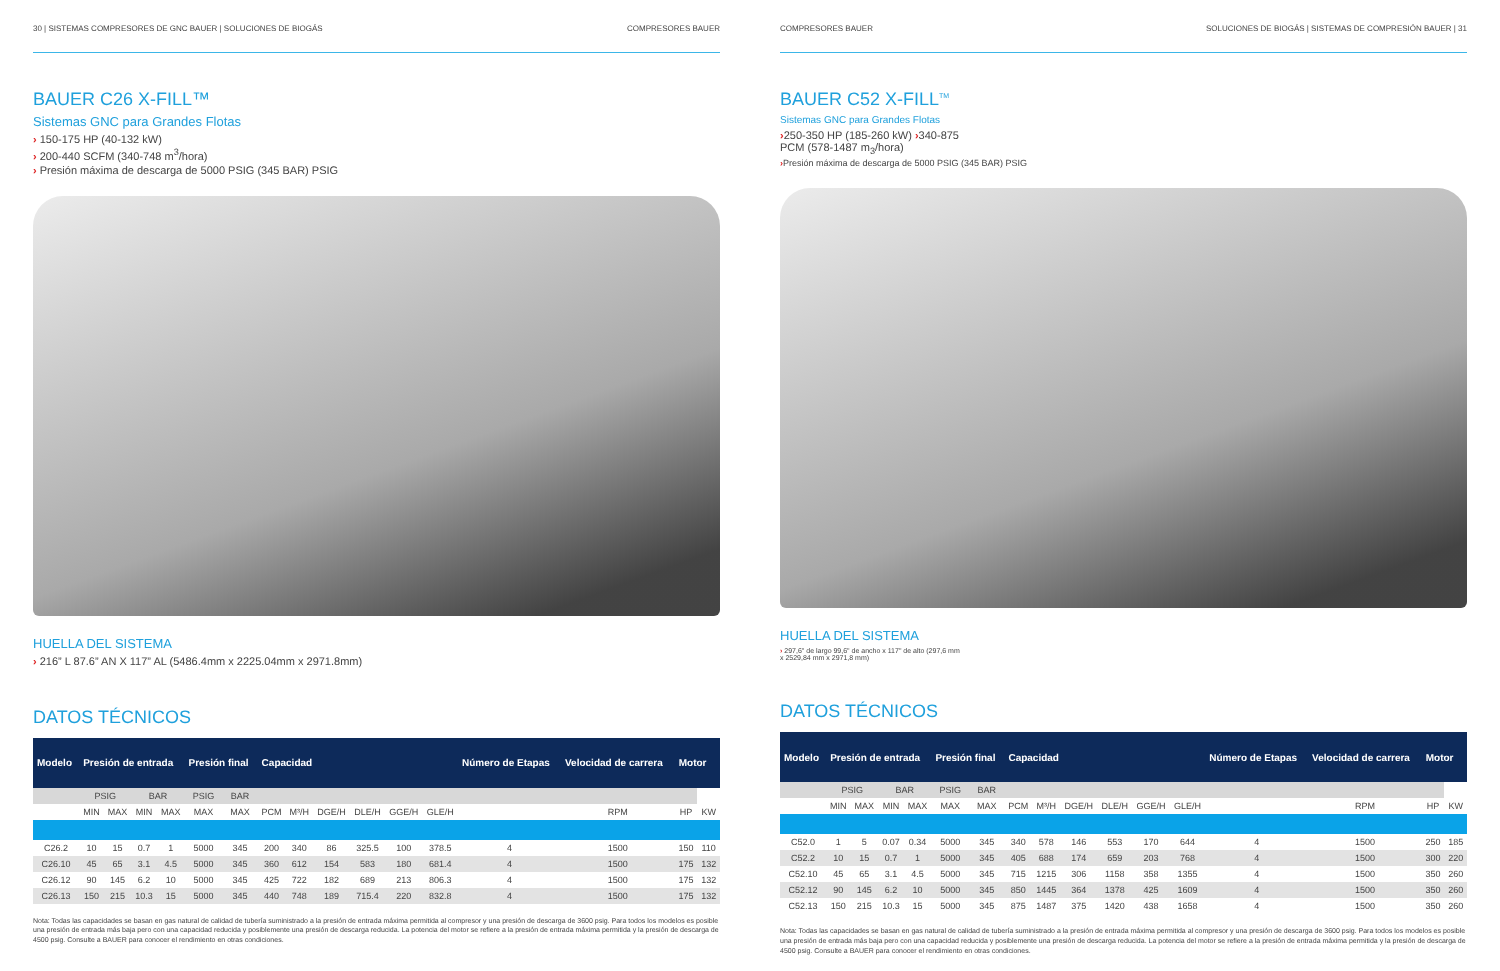30 | SISTEMAS COMPRESORES DE GNC BAUER | SOLUCIONES DE BIOGÁS COMPRESORES BAUER
BAUER C26 X-FILL™
Sistemas GNC para Grandes Flotas
› 150-175 HP (40-132 kW)
› 200-440 SCFM (340-748 m<sup>3</sup>/hora)
› Presión máxima de descarga de 5000 PSIG (345 BAR) PSIG
HUELLA DEL SISTEMA
› 216” L 87.6” AN X 117” AL (5486.4mm x 2225.04mm x 2971.8mm)
DATOS TÉCNICOS
| Modelo | Presión de entrada | | | | Presión final | | Capacidad | | | | | | Número de Etapas | Velocidad de carrera | Motor | |
| --- | --- | --- | --- | --- | --- | --- | --- | --- | --- | --- | --- | --- | --- | --- | --- | --- |
| | PSIG | | BAR | | PSIG | BAR | | | | | | | | | | |
| | MIN | MAX | MIN | MAX | MAX | MAX | PCM | M³/H | DGE/H | DLE/H | GGE/H | GLE/H | | RPM | HP | KW |
| C26.2 | 10 | 15 | 0.7 | 1 | 5000 | 345 | 200 | 340 | 86 | 325.5 | 100 | 378.5 | 4 | 1500 | 150 | 110 |
| C26.10 | 45 | 65 | 3.1 | 4.5 | 5000 | 345 | 360 | 612 | 154 | 583 | 180 | 681.4 | 4 | 1500 | 175 | 132 |
| C26.12 | 90 | 145 | 6.2 | 10 | 5000 | 345 | 425 | 722 | 182 | 689 | 213 | 806.3 | 4 | 1500 | 175 | 132 |
| C26.13 | 150 | 215 | 10.3 | 15 | 5000 | 345 | 440 | 748 | 189 | 715.4 | 220 | 832.8 | 4 | 1500 | 175 | 132 |
Nota: Todas las capacidades se basan en gas natural de calidad de tubería suministrado a la presión de entrada máxima permitida al compresor y una presión de descarga de 3600 psig. Para todos los modelos es posible una presión de entrada más baja pero con una capacidad reducida y posiblemente una presión de descarga reducida. La potencia del motor se refiere a la presión de entrada máxima permitida y la presión de descarga de 4500 psig. Consulte a BAUER para conocer el rendimiento en otras condiciones.
COMPRESORES BAUER SOLUCIONES DE BIOGÁS | SISTEMAS DE COMPRESIÓN BAUER | 31
BAUER C52 X-FILL<sup>TM</sup>
Sistemas GNC para Grandes Flotas
›250-350 HP (185-260 kW) ›340-875
PCM (578-1487 m<sub>3</sub>/hora)
›Presión máxima de descarga de 5000 PSIG (345 BAR) PSIG
HUELLA DEL SISTEMA
› 297,6" de largo 99,6" de ancho x 117" de alto (297,6 mm
x 2529,84 mm x 2971,8 mm)
DATOS TÉCNICOS
| Modelo | Presión de entrada | | | | Presión final | | Capacidad | | | | | | Número de Etapas | Velocidad de carrera | Motor | |
| --- | --- | --- | --- | --- | --- | --- | --- | --- | --- | --- | --- | --- | --- | --- | --- | --- |
| | PSIG | | BAR | | PSIG | BAR | | | | | | | | | | |
| | MIN | MAX | MIN | MAX | MAX | MAX | PCM | M³/H | DGE/H | DLE/H | GGE/H | GLE/H | | RPM | HP | KW |
| C52.0 | 1 | 5 | 0.07 | 0.34 | 5000 | 345 | 340 | 578 | 146 | 553 | 170 | 644 | 4 | 1500 | 250 | 185 |
| C52.2 | 10 | 15 | 0.7 | 1 | 5000 | 345 | 405 | 688 | 174 | 659 | 203 | 768 | 4 | 1500 | 300 | 220 |
| C52.10 | 45 | 65 | 3.1 | 4.5 | 5000 | 345 | 715 | 1215 | 306 | 1158 | 358 | 1355 | 4 | 1500 | 350 | 260 |
| C52.12 | 90 | 145 | 6.2 | 10 | 5000 | 345 | 850 | 1445 | 364 | 1378 | 425 | 1609 | 4 | 1500 | 350 | 260 |
| C52.13 | 150 | 215 | 10.3 | 15 | 5000 | 345 | 875 | 1487 | 375 | 1420 | 438 | 1658 | 4 | 1500 | 350 | 260 |
Nota: Todas las capacidades se basan en gas natural de calidad de tubería suministrado a la presión de entrada máxima permitida al compresor y una presión de descarga de 3600 psig. Para todos los modelos es posible una presión de entrada más baja pero con una capacidad reducida y posiblemente una presión de descarga reducida. La potencia del motor se refiere a la presión de entrada máxima permitida y la presión de descarga de 4500 psig. Consulte a BAUER para conocer el rendimiento en otras condiciones.